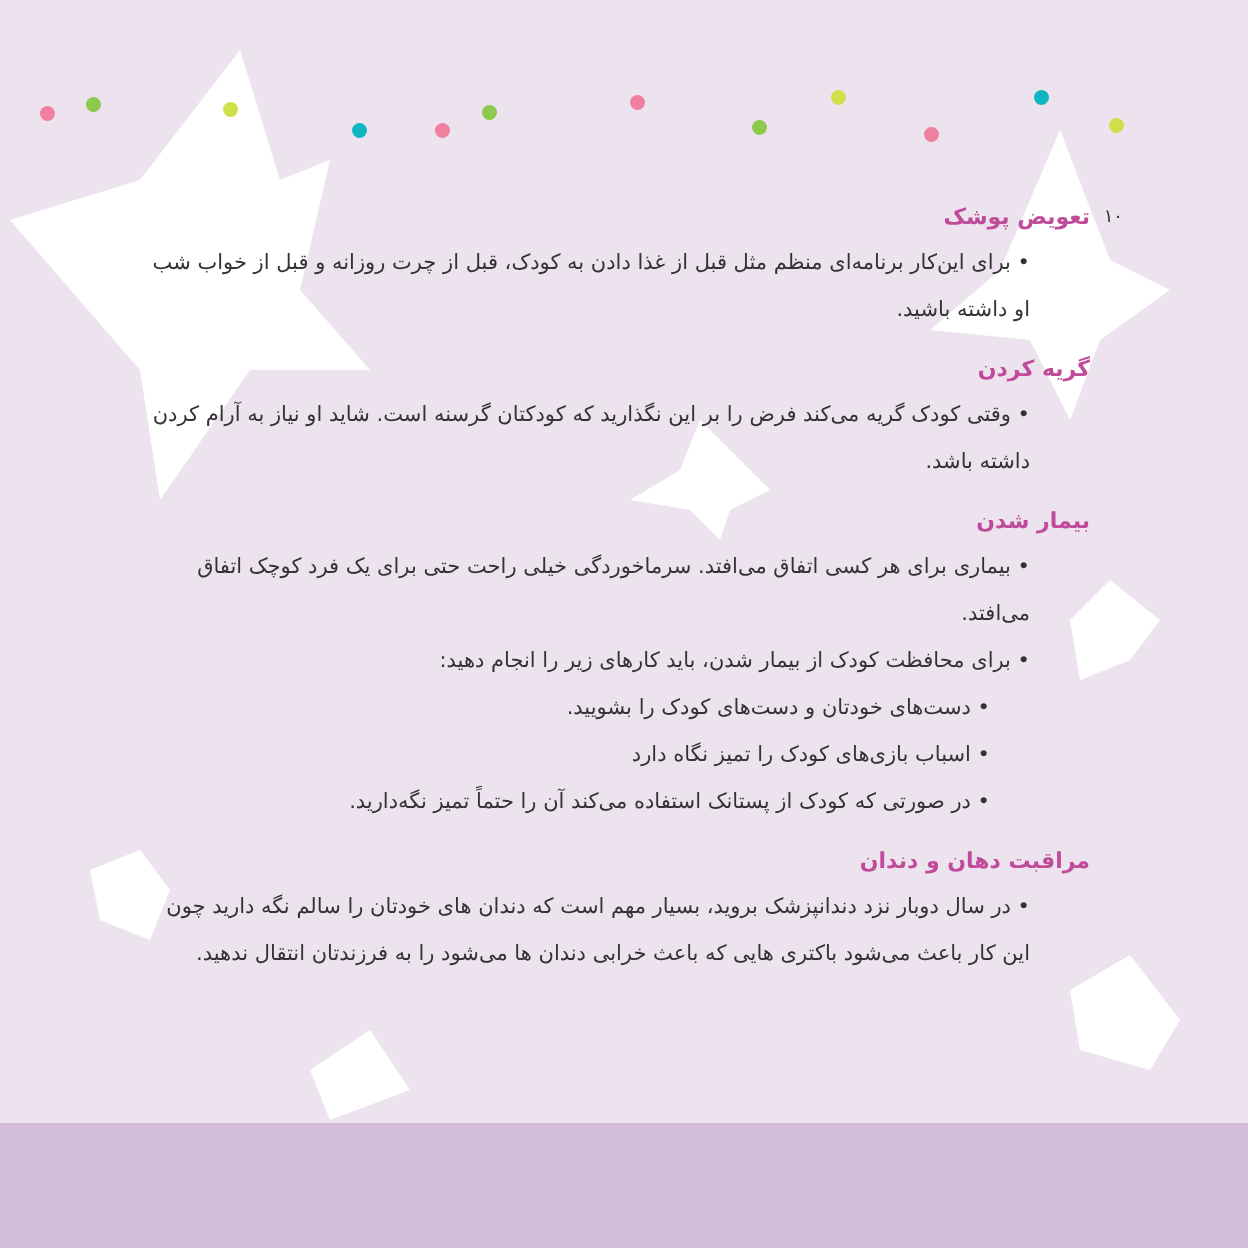۱۰
تعویض پوشک
• برای این‌کار برنامه‌ای منظم مثل قبل از غذا دادن به کودک، قبل از چرت روزانه و قبل از خواب شب او داشته باشید.
گریه کردن
• وقتی کودک گریه می‌کند فرض را بر این نگذارید که کودکتان گرسنه است. شاید او نیاز به آرام کردن داشته باشد.
بیمار شدن
• بیماری برای هر کسی اتفاق می‌افتد. سرماخوردگی خیلی راحت حتی برای یک فرد کوچک اتفاق می‌افتد.
• برای محافظت کودک از بیمار شدن، باید کارهای زیر را انجام دهید:
• دست‌های خودتان و دست‌های کودک را بشویید.
• اسباب بازی‌های کودک را تمیز نگاه دارد
• در صورتی که کودک از پستانک استفاده می‌کند آن را حتماً تمیز نگه‌دارید.
مراقبت دهان و دندان
• در سال دوبار نزد دندانپزشک بروید، بسیار مهم است که دندان های خودتان را سالم نگه دارید چون این کار باعث می‌شود باکتری هایی که باعث خرابی دندان ها می‌شود را به فرزندتان انتقال ندهید.